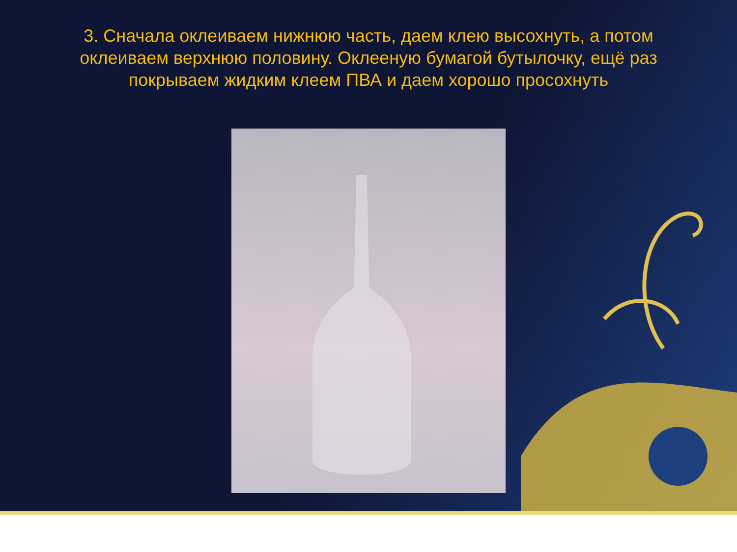3. Сначала оклеиваем нижнюю часть, даем клею высохнуть, а потом оклеиваем верхнюю половину. Оклееную бумагой бутылочку, ещё раз покрываем жидким клеем ПВА и даем хорошо просохнуть